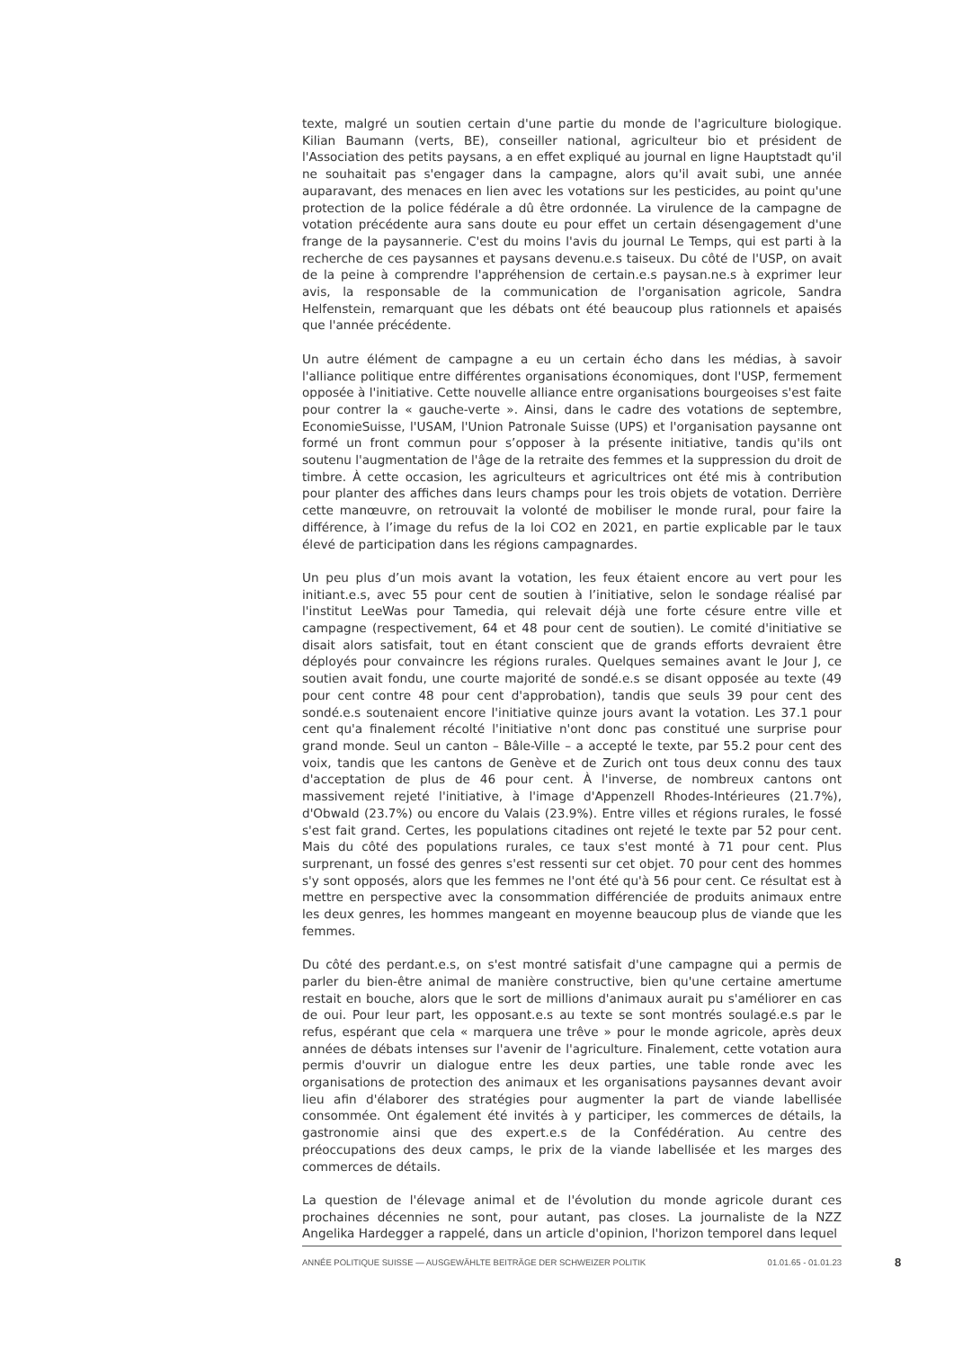texte, malgré un soutien certain d'une partie du monde de l'agriculture biologique. Kilian Baumann (verts, BE), conseiller national, agriculteur bio et président de l'Association des petits paysans, a en effet expliqué au journal en ligne Hauptstadt qu'il ne souhaitait pas s'engager dans la campagne, alors qu'il avait subi, une année auparavant, des menaces en lien avec les votations sur les pesticides, au point qu'une protection de la police fédérale a dû être ordonnée. La virulence de la campagne de votation précédente aura sans doute eu pour effet un certain désengagement d'une frange de la paysannerie. C'est du moins l'avis du journal Le Temps, qui est parti à la recherche de ces paysannes et paysans devenu.e.s taiseux. Du côté de l'USP, on avait de la peine à comprendre l'appréhension de certain.e.s paysan.ne.s à exprimer leur avis, la responsable de la communication de l'organisation agricole, Sandra Helfenstein, remarquant que les débats ont été beaucoup plus rationnels et apaisés que l'année précédente.
Un autre élément de campagne a eu un certain écho dans les médias, à savoir l'alliance politique entre différentes organisations économiques, dont l'USP, fermement opposée à l'initiative. Cette nouvelle alliance entre organisations bourgeoises s'est faite pour contrer la « gauche-verte ». Ainsi, dans le cadre des votations de septembre, EconomieSuisse, l'USAM, l'Union Patronale Suisse (UPS) et l'organisation paysanne ont formé un front commun pour s’opposer à la présente initiative, tandis qu'ils ont soutenu l'augmentation de l'âge de la retraite des femmes et la suppression du droit de timbre. À cette occasion, les agriculteurs et agricultrices ont été mis à contribution pour planter des affiches dans leurs champs pour les trois objets de votation. Derrière cette manœuvre, on retrouvait la volonté de mobiliser le monde rural, pour faire la différence, à l’image du refus de la loi CO2 en 2021, en partie explicable par le taux élevé de participation dans les régions campagnardes.
Un peu plus d’un mois avant la votation, les feux étaient encore au vert pour les initiant.e.s, avec 55 pour cent de soutien à l’initiative, selon le sondage réalisé par l'institut LeeWas pour Tamedia, qui relevait déjà une forte césure entre ville et campagne (respectivement, 64 et 48 pour cent de soutien). Le comité d'initiative se disait alors satisfait, tout en étant conscient que de grands efforts devraient être déployés pour convaincre les régions rurales. Quelques semaines avant le Jour J, ce soutien avait fondu, une courte majorité de sondé.e.s se disant opposée au texte (49 pour cent contre 48 pour cent d'approbation), tandis que seuls 39 pour cent des sondé.e.s soutenaient encore l'initiative quinze jours avant la votation. Les 37.1 pour cent qu'a finalement récolté l'initiative n'ont donc pas constitué une surprise pour grand monde. Seul un canton – Bâle-Ville – a accepté le texte, par 55.2 pour cent des voix, tandis que les cantons de Genève et de Zurich ont tous deux connu des taux d'acceptation de plus de 46 pour cent. À l'inverse, de nombreux cantons ont massivement rejeté l'initiative, à l'image d'Appenzell Rhodes-Intérieures (21.7%), d'Obwald (23.7%) ou encore du Valais (23.9%). Entre villes et régions rurales, le fossé s'est fait grand. Certes, les populations citadines ont rejeté le texte par 52 pour cent. Mais du côté des populations rurales, ce taux s'est monté à 71 pour cent. Plus surprenant, un fossé des genres s'est ressenti sur cet objet. 70 pour cent des hommes s'y sont opposés, alors que les femmes ne l'ont été qu'à 56 pour cent. Ce résultat est à mettre en perspective avec la consommation différenciée de produits animaux entre les deux genres, les hommes mangeant en moyenne beaucoup plus de viande que les femmes.
Du côté des perdant.e.s, on s'est montré satisfait d'une campagne qui a permis de parler du bien-être animal de manière constructive, bien qu'une certaine amertume restait en bouche, alors que le sort de millions d'animaux aurait pu s'améliorer en cas de oui. Pour leur part, les opposant.e.s au texte se sont montrés soulagé.e.s par le refus, espérant que cela « marquera une trêve » pour le monde agricole, après deux années de débats intenses sur l'avenir de l'agriculture. Finalement, cette votation aura permis d'ouvrir un dialogue entre les deux parties, une table ronde avec les organisations de protection des animaux et les organisations paysannes devant avoir lieu afin d'élaborer des stratégies pour augmenter la part de viande labellisée consommée. Ont également été invités à y participer, les commerces de détails, la gastronomie ainsi que des expert.e.s de la Confédération. Au centre des préoccupations des deux camps, le prix de la viande labellisée et les marges des commerces de détails.
La question de l'élevage animal et de l'évolution du monde agricole durant ces prochaines décennies ne sont, pour autant, pas closes. La journaliste de la NZZ Angelika Hardegger a rappelé, dans un article d'opinion, l'horizon temporel dans lequel
ANNÉE POLITIQUE SUISSE — AUSGEWÄHLTE BEITRÄGE DER SCHWEIZER POLITIK 01.01.65 - 01.01.23
8